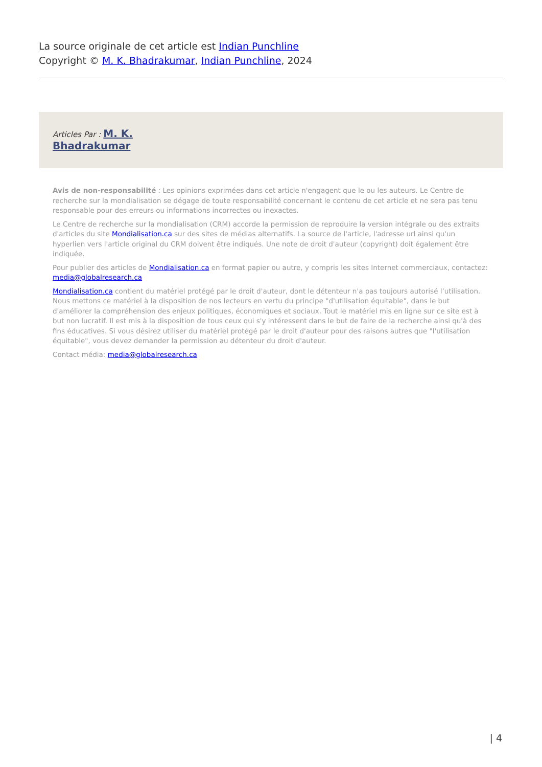La source originale de cet article est Indian Punchline
Copyright © M. K. Bhadrakumar, Indian Punchline, 2024
Articles Par : M. K.
Bhadrakumar
Avis de non-responsabilité : Les opinions exprimées dans cet article n'engagent que le ou les auteurs. Le Centre de recherche sur la mondialisation se dégage de toute responsabilité concernant le contenu de cet article et ne sera pas tenu responsable pour des erreurs ou informations incorrectes ou inexactes.
Le Centre de recherche sur la mondialisation (CRM) accorde la permission de reproduire la version intégrale ou des extraits d'articles du site Mondialisation.ca sur des sites de médias alternatifs. La source de l'article, l'adresse url ainsi qu'un hyperlien vers l'article original du CRM doivent être indiqués. Une note de droit d'auteur (copyright) doit également être indiquée.
Pour publier des articles de Mondialisation.ca en format papier ou autre, y compris les sites Internet commerciaux, contactez: media@globalresearch.ca
Mondialisation.ca contient du matériel protégé par le droit d'auteur, dont le détenteur n'a pas toujours autorisé l’utilisation. Nous mettons ce matériel à la disposition de nos lecteurs en vertu du principe "d'utilisation équitable", dans le but d'améliorer la compréhension des enjeux politiques, économiques et sociaux. Tout le matériel mis en ligne sur ce site est à but non lucratif. Il est mis à la disposition de tous ceux qui s'y intéressent dans le but de faire de la recherche ainsi qu'à des fins éducatives. Si vous désirez utiliser du matériel protégé par le droit d'auteur pour des raisons autres que "l'utilisation équitable", vous devez demander la permission au détenteur du droit d'auteur.
Contact média: media@globalresearch.ca
| 4